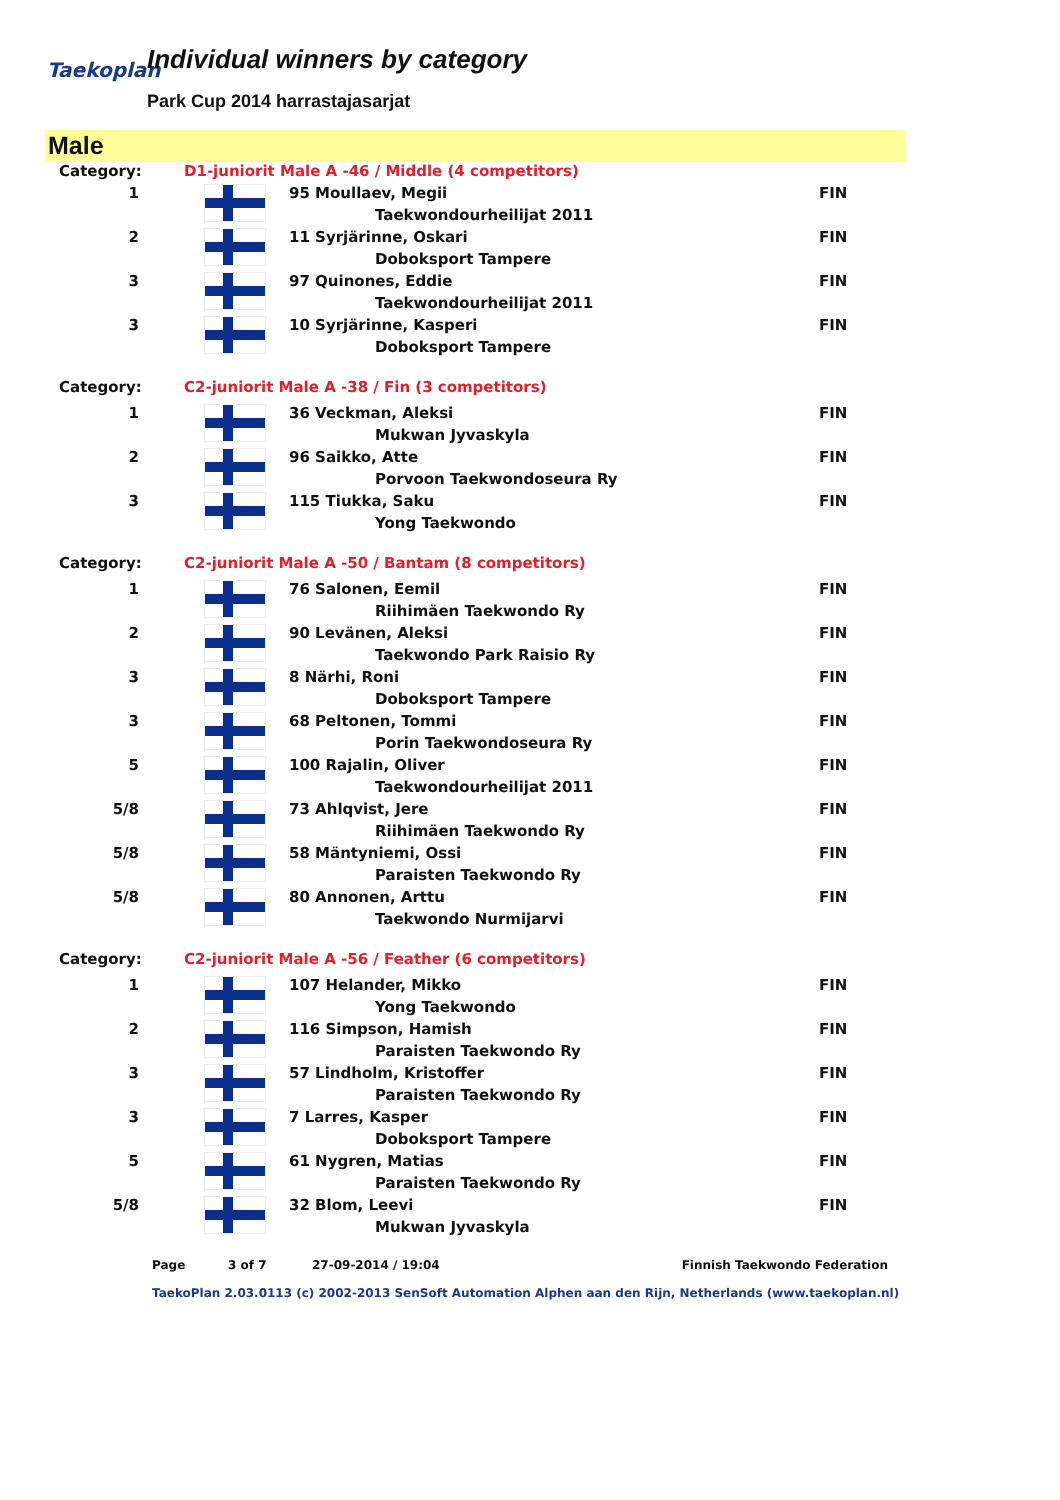Taekoplan
Individual winners by category
Park Cup 2014 harrastajasarjat
Male
| Category: | D1-juniorit Male A -46 / Middle (4 competitors) | | |
| 1 | | 95 Moullaev, Megii | FIN |
| | | Taekwondourheilijat 2011 | |
| 2 | | 11 Syrjärinne, Oskari | FIN |
| | | Doboksport Tampere | |
| 3 | | 97 Quinones, Eddie | FIN |
| | | Taekwondourheilijat 2011 | |
| 3 | | 10 Syrjärinne, Kasperi | FIN |
| | | Doboksport Tampere | |
| Category: | C2-juniorit Male A -38 / Fin (3 competitors) | | |
| 1 | | 36 Veckman, Aleksi | FIN |
| | | Mukwan Jyvaskyla | |
| 2 | | 96 Saikko, Atte | FIN |
| | | Porvoon Taekwondoseura Ry | |
| 3 | | 115 Tiukka, Saku | FIN |
| | | Yong Taekwondo | |
| Category: | C2-juniorit Male A -50 / Bantam (8 competitors) | | |
| 1 | | 76 Salonen, Eemil | FIN |
| | | Riihimäen Taekwondo Ry | |
| 2 | | 90 Levänen, Aleksi | FIN |
| | | Taekwondo Park Raisio Ry | |
| 3 | | 8 Närhi, Roni | FIN |
| | | Doboksport Tampere | |
| 3 | | 68 Peltonen, Tommi | FIN |
| | | Porin Taekwondoseura Ry | |
| 5 | | 100 Rajalin, Oliver | FIN |
| | | Taekwondourheilijat 2011 | |
| 5/8 | | 73 Ahlqvist, Jere | FIN |
| | | Riihimäen Taekwondo Ry | |
| 5/8 | | 58 Mäntyniemi, Ossi | FIN |
| | | Paraisten Taekwondo Ry | |
| 5/8 | | 80 Annonen, Arttu | FIN |
| | | Taekwondo Nurmijarvi | |
| Category: | C2-juniorit Male A -56 / Feather (6 competitors) | | |
| 1 | | 107 Helander, Mikko | FIN |
| | | Yong Taekwondo | |
| 2 | | 116 Simpson, Hamish | FIN |
| | | Paraisten Taekwondo Ry | |
| 3 | | 57 Lindholm, Kristoffer | FIN |
| | | Paraisten Taekwondo Ry | |
| 3 | | 7 Larres, Kasper | FIN |
| | | Doboksport Tampere | |
| 5 | | 61 Nygren, Matias | FIN |
| | | Paraisten Taekwondo Ry | |
| 5/8 | | 32 Blom, Leevi | FIN |
| | | Mukwan Jyvaskyla | |
Page 3 of 7 27-09-2014 / 19:04 Finnish Taekwondo Federation
TaekoPlan 2.03.0113 (c) 2002-2013 SenSoft Automation Alphen aan den Rijn, Netherlands (www.taekoplan.nl)